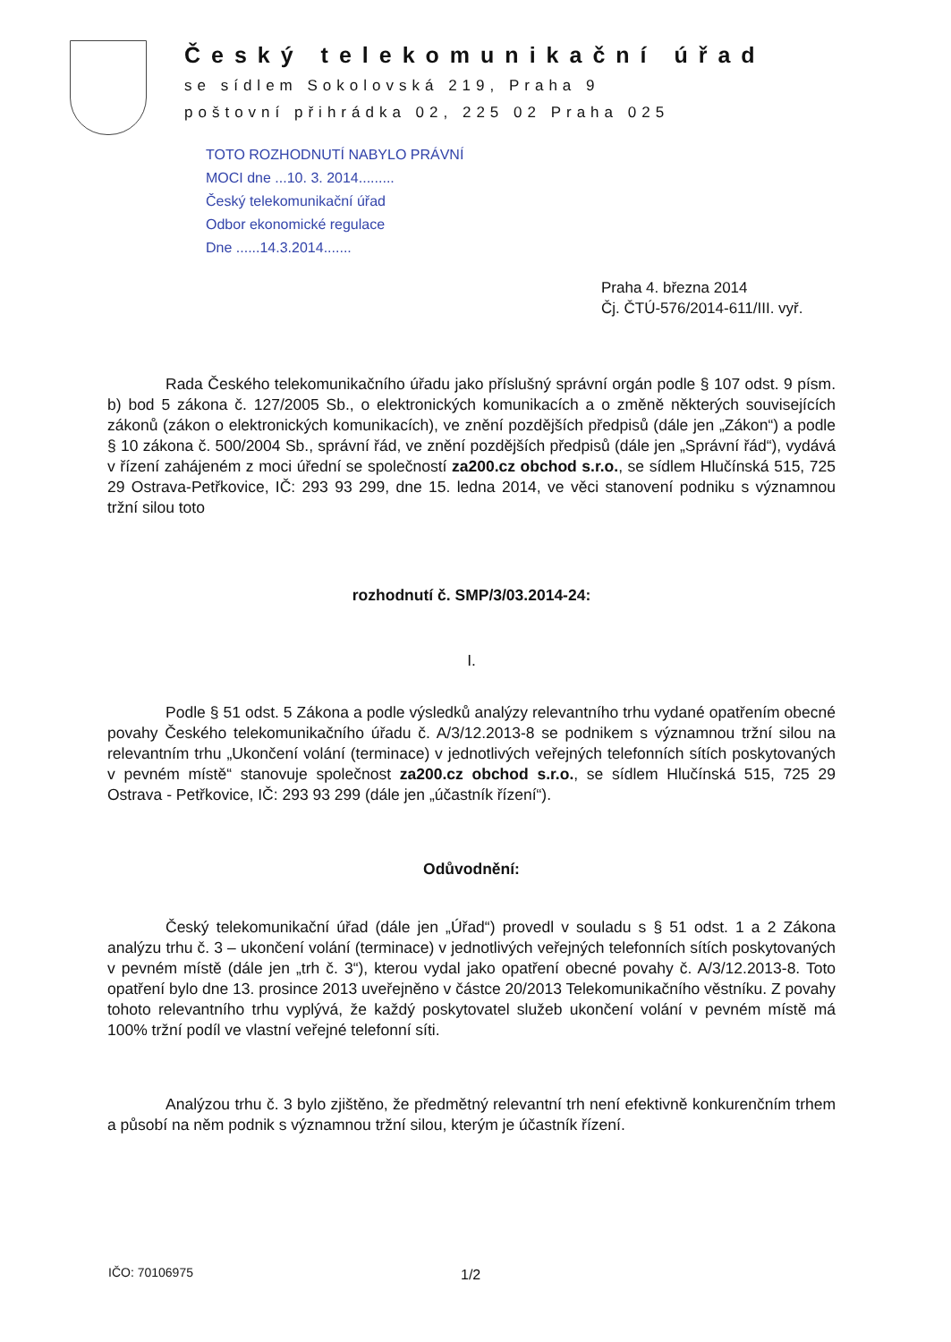Český telekomunikační úřad
se sídlem Sokolovská 219, Praha 9
poštovní přihrádka 02, 225 02 Praha 025
TOTO ROZHODNUTÍ NABYLO PRÁVNÍ
MOCI dne ...10. 3. 2014.........
Český telekomunikační úřad
Odbor ekonomické regulace
Dne ......14.3.2014.......
Praha 4. března 2014
Čj. ČTÚ-576/2014-611/III. vyř.
Rada Českého telekomunikačního úřadu jako příslušný správní orgán podle § 107 odst. 9 písm. b) bod 5 zákona č. 127/2005 Sb., o elektronických komunikacích a o změně některých souvisejících zákonů (zákon o elektronických komunikacích), ve znění pozdějších předpisů (dále jen „Zákon“) a podle § 10 zákona č. 500/2004 Sb., správní řád, ve znění pozdějších předpisů (dále jen „Správní řád“), vydává v řízení zahájeném z moci úřední se společností za200.cz obchod s.r.o., se sídlem Hlučínská 515, 725 29 Ostrava-Petřkovice, IČ: 293 93 299, dne 15. ledna 2014, ve věci stanovení podniku s významnou tržní silou toto
rozhodnutí č. SMP/3/03.2014-24:
I.
Podle § 51 odst. 5 Zákona a podle výsledků analýzy relevantního trhu vydané opatřením obecné povahy Českého telekomunikačního úřadu č. A/3/12.2013-8 se podnikem s významnou tržní silou na relevantním trhu „Ukončení volání (terminace) v jednotlivých veřejných telefonních sítích poskytovaných v pevném místě“ stanovuje společnost za200.cz obchod s.r.o., se sídlem Hlučínská 515, 725 29 Ostrava - Petřkovice, IČ: 293 93 299 (dále jen „účastník řízení“).
Odůvodnění:
Český telekomunikační úřad (dále jen „Úřad“) provedl v souladu s § 51 odst. 1 a 2 Zákona analýzu trhu č. 3 – ukončení volání (terminace) v jednotlivých veřejných telefonních sítích poskytovaných v pevném místě (dále jen „trh č. 3“), kterou vydal jako opatření obecné povahy č. A/3/12.2013-8. Toto opatření bylo dne 13. prosince 2013 uveřejněno v částce 20/2013 Telekomunikačního věstníku. Z povahy tohoto relevantního trhu vyplývá, že každý poskytovatel služeb ukončení volání v pevném místě má 100% tržní podíl ve vlastní veřejné telefonní síti.
Analýzou trhu č. 3 bylo zjištěno, že předmětný relevantní trh není efektivně konkurenčním trhem a působí na něm podnik s významnou tržní silou, kterým je účastník řízení.
IČO: 70106975 1/2